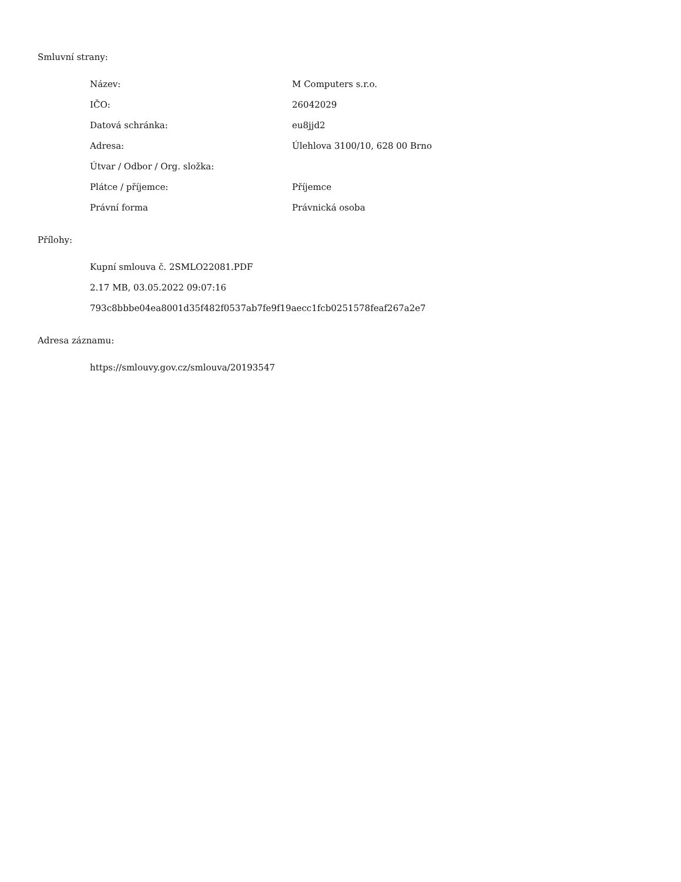Smluvní strany:
| Název: | M Computers s.r.o. |
| IČO: | 26042029 |
| Datová schránka: | eu8jjd2 |
| Adresa: | Úlehlova 3100/10, 628 00 Brno |
| Útvar / Odbor / Org. složka: | |
| Plátce / příjemce: | Příjemce |
| Právní forma | Právnická osoba |
Přílohy:
Kupní smlouva č. 2SMLO22081.PDF
2.17 MB, 03.05.2022 09:07:16
793c8bbbe04ea8001d35f482f0537ab7fe9f19aecc1fcb0251578feaf267a2e7
Adresa záznamu:
https://smlouvy.gov.cz/smlouva/20193547